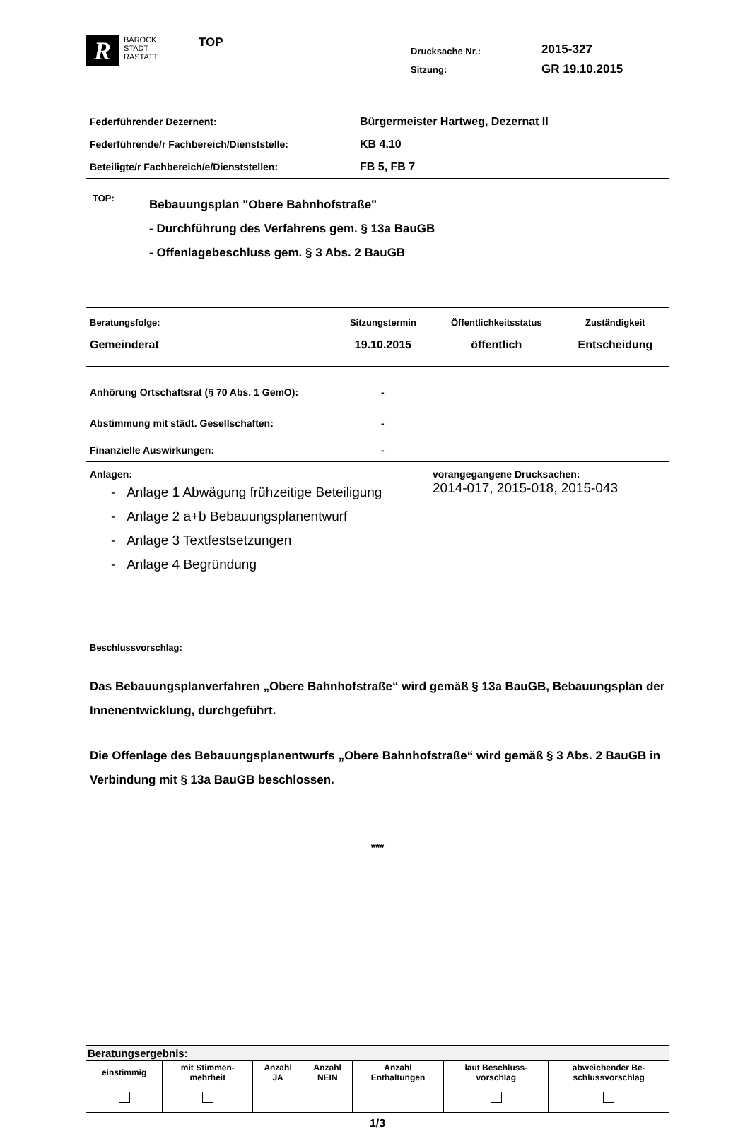R
BAROCK
STADT
RASTATT
TOP
Drucksache Nr.:
Sitzung:
2015-327
GR 19.10.2015
| Federführender Dezernent: | Bürgermeister Hartweg, Dezernat II |
| Federführende/r Fachbereich/Dienststelle: | KB 4.10 |
| Beteiligte/r Fachbereich/e/Dienststellen: | FB 5, FB 7 |
TOP:
Bebauungsplan "Obere Bahnhofstraße"
- Durchführung des Verfahrens gem. § 13a BauGB
- Offenlagebeschluss gem. § 3 Abs. 2 BauGB
| Beratungsfolge: | Sitzungstermin | Öffentlichkeitsstatus | Zuständigkeit |
| Gemeinderat | 19.10.2015 | öffentlich | Entscheidung |
| Anhörung Ortschaftsrat (§ 70 Abs. 1 GemO): | - |
| Abstimmung mit städt. Gesellschaften: | - |
| Finanzielle Auswirkungen: | - |
Anlagen:
- Anlage 1 Abwägung frühzeitige Beteiligung
- Anlage 2 a+b Bebauungsplanentwurf
- Anlage 3 Textfestsetzungen
- Anlage 4 Begründung
vorangegangene Drucksachen:
2014-017, 2015-018, 2015-043
Beschlussvorschlag:
Das Bebauungsplanverfahren „Obere Bahnhofstraße“ wird gemäß § 13a BauGB, Bebauungsplan der Innenentwicklung, durchgeführt.
Die Offenlage des Bebauungsplanentwurfs „Obere Bahnhofstraße“ wird gemäß § 3 Abs. 2 BauGB in Verbindung mit § 13a BauGB beschlossen.
***
| Beratungsergebnis: | | | | | | |
| --- | --- | --- | --- | --- | --- | --- |
| einstimmig | mit Stimmen- mehrheit | Anzahl JA | Anzahl NEIN | Anzahl Enthaltungen | laut Beschluss- vorschlag | abweichender Be- schlussvorschlag |
1/3